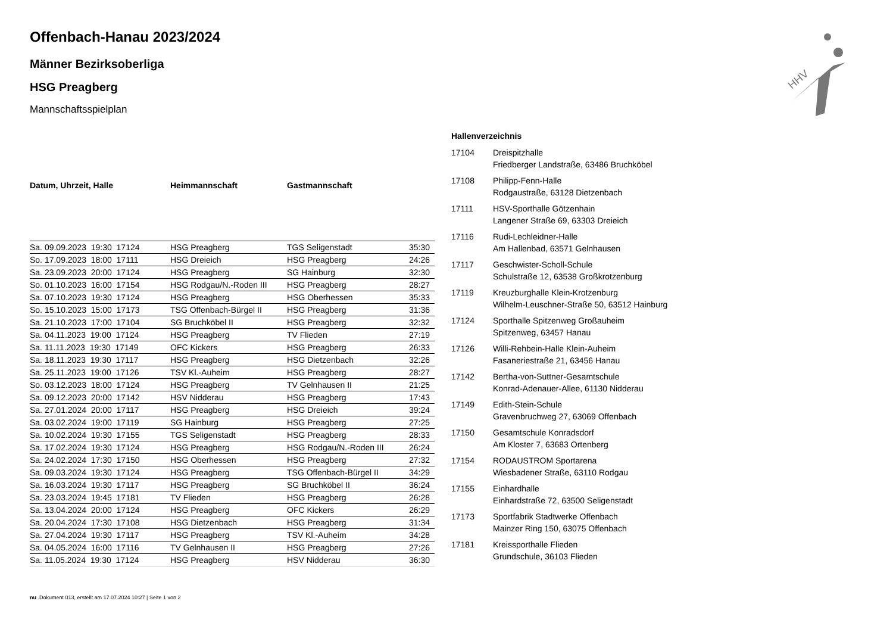HHV
Offenbach-Hanau 2023/2024
Männer Bezirksoberliga
HSG Preagberg
Mannschaftsspielplan
| Datum, Uhrzeit, Halle | Heimmannschaft | Gastmannschaft | |
| --- | --- | --- | --- |
| Sa. 09.09.2023 19:30 17124 | HSG Preagberg | TGS Seligenstadt | 35:30 |
| So. 17.09.2023 18:00 17111 | HSG Dreieich | HSG Preagberg | 24:26 |
| Sa. 23.09.2023 20:00 17124 | HSG Preagberg | SG Hainburg | 32:30 |
| So. 01.10.2023 16:00 17154 | HSG Rodgau/N.-Roden III | HSG Preagberg | 28:27 |
| Sa. 07.10.2023 19:30 17124 | HSG Preagberg | HSG Oberhessen | 35:33 |
| So. 15.10.2023 15:00 17173 | TSG Offenbach-Bürgel II | HSG Preagberg | 31:36 |
| Sa. 21.10.2023 17:00 17104 | SG Bruchköbel II | HSG Preagberg | 32:32 |
| Sa. 04.11.2023 19:00 17124 | HSG Preagberg | TV Flieden | 27:19 |
| Sa. 11.11.2023 19:30 17149 | OFC Kickers | HSG Preagberg | 26:33 |
| Sa. 18.11.2023 19:30 17117 | HSG Preagberg | HSG Dietzenbach | 32:26 |
| Sa. 25.11.2023 19:00 17126 | TSV Kl.-Auheim | HSG Preagberg | 28:27 |
| So. 03.12.2023 18:00 17124 | HSG Preagberg | TV Gelnhausen II | 21:25 |
| Sa. 09.12.2023 20:00 17142 | HSV Nidderau | HSG Preagberg | 17:43 |
| Sa. 27.01.2024 20:00 17117 | HSG Preagberg | HSG Dreieich | 39:24 |
| Sa. 03.02.2024 19:00 17119 | SG Hainburg | HSG Preagberg | 27:25 |
| Sa. 10.02.2024 19:30 17155 | TGS Seligenstadt | HSG Preagberg | 28:33 |
| Sa. 17.02.2024 19:30 17124 | HSG Preagberg | HSG Rodgau/N.-Roden III | 26:24 |
| Sa. 24.02.2024 17:30 17150 | HSG Oberhessen | HSG Preagberg | 27:32 |
| Sa. 09.03.2024 19:30 17124 | HSG Preagberg | TSG Offenbach-Bürgel II | 34:29 |
| Sa. 16.03.2024 19:30 17117 | HSG Preagberg | SG Bruchköbel II | 36:24 |
| Sa. 23.03.2024 19:45 17181 | TV Flieden | HSG Preagberg | 26:28 |
| Sa. 13.04.2024 20:00 17124 | HSG Preagberg | OFC Kickers | 26:29 |
| Sa. 20.04.2024 17:30 17108 | HSG Dietzenbach | HSG Preagberg | 31:34 |
| Sa. 27.04.2024 19:30 17117 | HSG Preagberg | TSV Kl.-Auheim | 34:28 |
| Sa. 04.05.2024 16:00 17116 | TV Gelnhausen II | HSG Preagberg | 27:26 |
| Sa. 11.05.2024 19:30 17124 | HSG Preagberg | HSV Nidderau | 36:30 |
Hallenverzeichnis
| 17104 | Dreispitzhalle Friedberger Landstraße, 63486 Bruchköbel |
| 17108 | Philipp-Fenn-Halle Rodgaustraße, 63128 Dietzenbach |
| 17111 | HSV-Sporthalle Götzenhain Langener Straße 69, 63303 Dreieich |
| 17116 | Rudi-Lechleidner-Halle Am Hallenbad, 63571 Gelnhausen |
| 17117 | Geschwister-Scholl-Schule Schulstraße 12, 63538 Großkrotzenburg |
| 17119 | Kreuzburghalle Klein-Krotzenburg Wilhelm-Leuschner-Straße 50, 63512 Hainburg |
| 17124 | Sporthalle Spitzenweg Großauheim Spitzenweg, 63457 Hanau |
| 17126 | Willi-Rehbein-Halle Klein-Auheim Fasaneriestraße 21, 63456 Hanau |
| 17142 | Bertha-von-Suttner-Gesamtschule Konrad-Adenauer-Allee, 61130 Nidderau |
| 17149 | Edith-Stein-Schule Gravenbruchweg 27, 63069 Offenbach |
| 17150 | Gesamtschule Konradsdorf Am Kloster 7, 63683 Ortenberg |
| 17154 | RODAUSTROM Sportarena Wiesbadener Straße, 63110 Rodgau |
| 17155 | Einhardhalle Einhardstraße 72, 63500 Seligenstadt |
| 17173 | Sportfabrik Stadtwerke Offenbach Mainzer Ring 150, 63075 Offenbach |
| 17181 | Kreissporthalle Flieden Grundschule, 36103 Flieden |
nu .Dokument 013, erstellt am 17.07.2024 10:27 | Seite 1 von 2